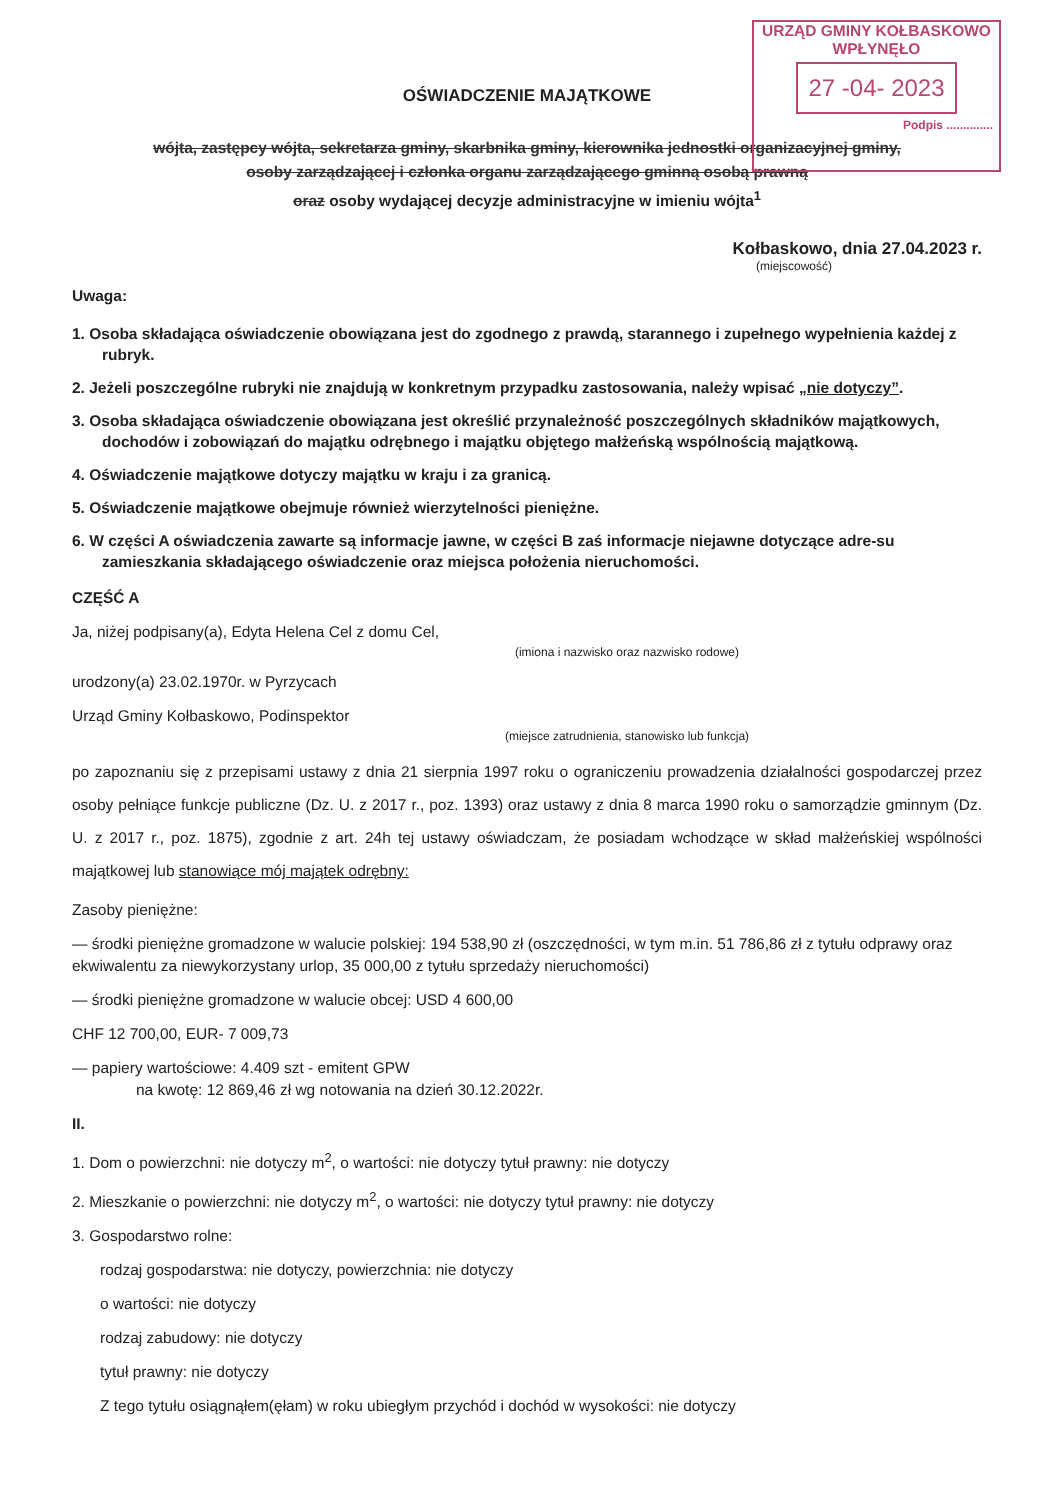URZĄD GMINY KOŁBASKOWO
WPŁYNĘŁO
27 -04- 2023
Podpis ..............
OŚWIADCZENIE MAJĄTKOWE
wójta, zastępcy wójta, sekretarza gminy, skarbnika gminy, kierownika jednostki organizacyjnej gminy,
osoby zarządzającej i członka organu zarządzającego gminną osobą prawną
oraz osoby wydającej decyzje administracyjne w imieniu wójta<sup>1</sup>
Kołbaskowo, dnia 27.04.2023 r.
(miejscowość)
Uwaga:
1. Osoba składająca oświadczenie obowiązana jest do zgodnego z prawdą, starannego i zupełnego wypełnienia każdej z rubryk.
2. Jeżeli poszczególne rubryki nie znajdują w konkretnym przypadku zastosowania, należy wpisać „nie dotyczy”.
3. Osoba składająca oświadczenie obowiązana jest określić przynależność poszczególnych składników majątkowych, dochodów i zobowiązań do majątku odrębnego i majątku objętego małżeńską wspólnością majątkową.
4. Oświadczenie majątkowe dotyczy majątku w kraju i za granicą.
5. Oświadczenie majątkowe obejmuje również wierzytelności pieniężne.
6. W części A oświadczenia zawarte są informacje jawne, w części B zaś informacje niejawne dotyczące adre-su zamieszkania składającego oświadczenie oraz miejsca położenia nieruchomości.
CZĘŚĆ A
Ja, niżej podpisany(a), Edyta Helena Cel z domu Cel,
(imiona i nazwisko oraz nazwisko rodowe)
urodzony(a) 23.02.1970r. w Pyrzycach
Urząd Gminy Kołbaskowo, Podinspektor
(miejsce zatrudnienia, stanowisko lub funkcja)
po zapoznaniu się z przepisami ustawy z dnia 21 sierpnia 1997 roku o ograniczeniu prowadzenia działalności gospodarczej przez osoby pełniące funkcje publiczne (Dz. U. z 2017 r., poz. 1393) oraz ustawy z dnia 8 marca 1990 roku o samorządzie gminnym (Dz. U. z 2017 r., poz. 1875), zgodnie z art. 24h tej ustawy oświadczam, że posiadam wchodzące w skład małżeńskiej wspólności majątkowej lub stanowiące mój majątek odrębny:
Zasoby pieniężne:
— środki pieniężne gromadzone w walucie polskiej: 194 538,90 zł (oszczędności, w tym m.in. 51 786,86 zł z tytułu odprawy oraz ekwiwalentu za niewykorzystany urlop, 35 000,00 z tytułu sprzedaży nieruchomości)
— środki pieniężne gromadzone w walucie obcej: USD 4 600,00
CHF 12 700,00, EUR- 7 009,73
— papiery wartościowe: 4.409 szt - emitent GPW
na kwotę: 12 869,46 zł wg notowania na dzień 30.12.2022r.
II.
1. Dom o powierzchni: nie dotyczy m<sup>2</sup>, o wartości: nie dotyczy tytuł prawny: nie dotyczy
2. Mieszkanie o powierzchni: nie dotyczy m<sup>2</sup>, o wartości: nie dotyczy tytuł prawny: nie dotyczy
3. Gospodarstwo rolne:
rodzaj gospodarstwa: nie dotyczy, powierzchnia: nie dotyczy
o wartości: nie dotyczy
rodzaj zabudowy: nie dotyczy
tytuł prawny: nie dotyczy
Z tego tytułu osiągnąłem(ęłam) w roku ubiegłym przychód i dochód w wysokości: nie dotyczy